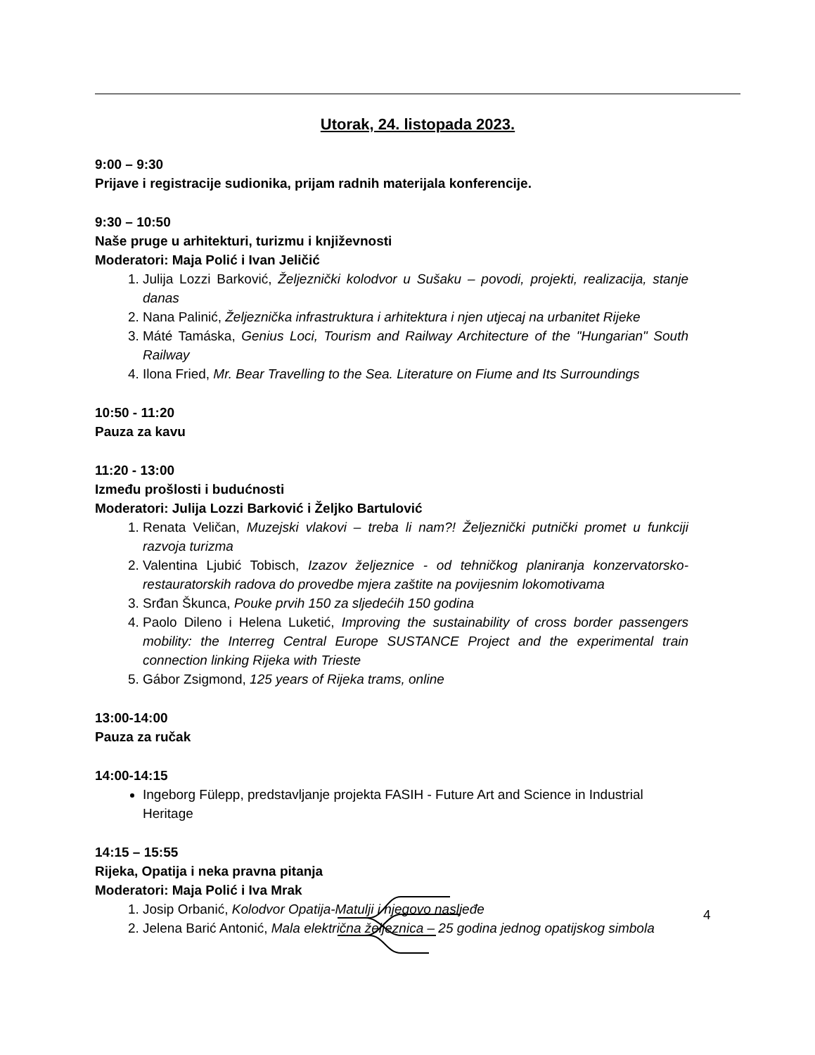Utorak, 24. listopada 2023.
9:00 – 9:30
Prijave i registracije sudionika, prijam radnih materijala konferencije.
9:30 – 10:50
Naše pruge u arhitekturi, turizmu i književnosti
Moderatori: Maja Polić i Ivan Jeličić
1. Julija Lozzi Barković, Željeznički kolodvor u Sušaku – povodi, projekti, realizacija, stanje danas
2. Nana Palinić, Željeznička infrastruktura i arhitektura i njen utjecaj na urbanitet Rijeke
3. Máté Tamáska, Genius Loci, Tourism and Railway Architecture of the "Hungarian" South Railway
4. Ilona Fried, Mr. Bear Travelling to the Sea. Literature on Fiume and Its Surroundings
10:50 - 11:20
Pauza za kavu
11:20 - 13:00
Između prošlosti i budućnosti
Moderatori: Julija Lozzi Barković i Željko Bartulović
1. Renata Veličan, Muzejski vlakovi – treba li nam?! Željeznički putnički promet u funkciji razvoja turizma
2. Valentina Ljubić Tobisch, Izazov željeznice - od tehničkog planiranja konzervatorsko-restauratorskih radova do provedbe mjera zaštite na povijesnim lokomotivama
3. Srđan Škunca, Pouke prvih 150 za sljedećih 150 godina
4. Paolo Dileno i Helena Luketić, Improving the sustainability of cross border passengers mobility: the Interreg Central Europe SUSTANCE Project and the experimental train connection linking Rijeka with Trieste
5. Gábor Zsigmond, 125 years of Rijeka trams, online
13:00-14:00
Pauza za ručak
14:00-14:15
Ingeborg Fülepp, predstavljanje projekta FASIH - Future Art and Science in Industrial Heritage
14:15 – 15:55
Rijeka, Opatija i neka pravna pitanja
Moderatori: Maja Polić i Iva Mrak
1. Josip Orbanić, Kolodvor Opatija-Matulji i njegovo nasljeđe
2. Jelena Barić Antonić, Mala električna željeznica – 25 godina jednog opatijskog simbola
4